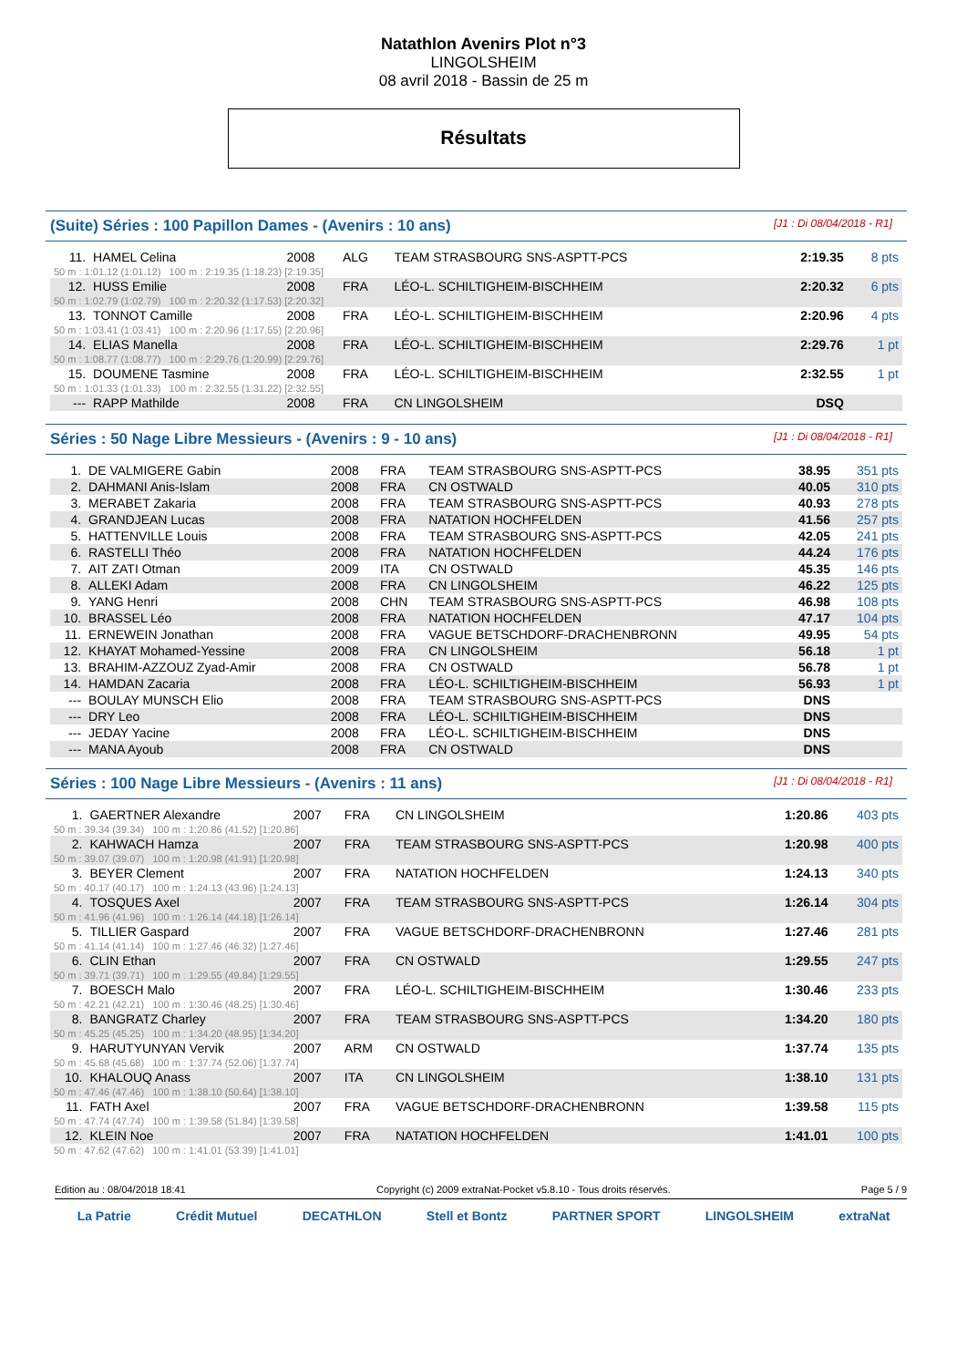Natathlon Avenirs Plot n°3
LINGOLSHEIM
08 avril 2018 - Bassin de 25 m
Résultats
(Suite) Séries : 100 Papillon Dames - (Avenirs : 10 ans) [J1 : Di 08/04/2018 - R1]
| 11. | HAMEL Celina | 2008 | ALG | TEAM STRASBOURG SNS-ASPTT-PCS | 2:19.35 | 8 pts |
| 50 m : 1:01.12 (1:01.12) 100 m : 2:19.35 (1:18.23) [2:19.35] | | | | | | |
| 12. | HUSS Emilie | 2008 | FRA | LÉO-L. SCHILTIGHEIM-BISCHHEIM | 2:20.32 | 6 pts |
| 50 m : 1:02.79 (1:02.79) 100 m : 2:20.32 (1:17.53) [2:20.32] | | | | | | |
| 13. | TONNOT Camille | 2008 | FRA | LÉO-L. SCHILTIGHEIM-BISCHHEIM | 2:20.96 | 4 pts |
| 50 m : 1:03.41 (1:03.41) 100 m : 2:20.96 (1:17.55) [2:20.96] | | | | | | |
| 14. | ELIAS Manella | 2008 | FRA | LÉO-L. SCHILTIGHEIM-BISCHHEIM | 2:29.76 | 1 pt |
| 50 m : 1:08.77 (1:08.77) 100 m : 2:29.76 (1:20.99) [2:29.76] | | | | | | |
| 15. | DOUMENE Tasmine | 2008 | FRA | LÉO-L. SCHILTIGHEIM-BISCHHEIM | 2:32.55 | 1 pt |
| 50 m : 1:01.33 (1:01.33) 100 m : 2:32.55 (1:31.22) [2:32.55] | | | | | | |
| --- | RAPP Mathilde | 2008 | FRA | CN LINGOLSHEIM | DSQ | |
Séries : 50 Nage Libre Messieurs - (Avenirs : 9 - 10 ans) [J1 : Di 08/04/2018 - R1]
| 1. | DE VALMIGERE Gabin | 2008 | FRA | TEAM STRASBOURG SNS-ASPTT-PCS | 38.95 | 351 pts |
| 2. | DAHMANI Anis-Islam | 2008 | FRA | CN OSTWALD | 40.05 | 310 pts |
| 3. | MERABET Zakaria | 2008 | FRA | TEAM STRASBOURG SNS-ASPTT-PCS | 40.93 | 278 pts |
| 4. | GRANDJEAN Lucas | 2008 | FRA | NATATION HOCHFELDEN | 41.56 | 257 pts |
| 5. | HATTENVILLE Louis | 2008 | FRA | TEAM STRASBOURG SNS-ASPTT-PCS | 42.05 | 241 pts |
| 6. | RASTELLI Théo | 2008 | FRA | NATATION HOCHFELDEN | 44.24 | 176 pts |
| 7. | AIT ZATI Otman | 2009 | ITA | CN OSTWALD | 45.35 | 146 pts |
| 8. | ALLEKI Adam | 2008 | FRA | CN LINGOLSHEIM | 46.22 | 125 pts |
| 9. | YANG Henri | 2008 | CHN | TEAM STRASBOURG SNS-ASPTT-PCS | 46.98 | 108 pts |
| 10. | BRASSEL Léo | 2008 | FRA | NATATION HOCHFELDEN | 47.17 | 104 pts |
| 11. | ERNEWEIN Jonathan | 2008 | FRA | VAGUE BETSCHDORF-DRACHENBRONN | 49.95 | 54 pts |
| 12. | KHAYAT Mohamed-Yessine | 2008 | FRA | CN LINGOLSHEIM | 56.18 | 1 pt |
| 13. | BRAHIM-AZZOUZ Zyad-Amir | 2008 | FRA | CN OSTWALD | 56.78 | 1 pt |
| 14. | HAMDAN Zacaria | 2008 | FRA | LÉO-L. SCHILTIGHEIM-BISCHHEIM | 56.93 | 1 pt |
| --- | BOULAY MUNSCH Elio | 2008 | FRA | TEAM STRASBOURG SNS-ASPTT-PCS | DNS | |
| --- | DRY Leo | 2008 | FRA | LÉO-L. SCHILTIGHEIM-BISCHHEIM | DNS | |
| --- | JEDAY Yacine | 2008 | FRA | LÉO-L. SCHILTIGHEIM-BISCHHEIM | DNS | |
| --- | MANA Ayoub | 2008 | FRA | CN OSTWALD | DNS | |
Séries : 100 Nage Libre Messieurs - (Avenirs : 11 ans) [J1 : Di 08/04/2018 - R1]
| 1. | GAERTNER Alexandre | 2007 | FRA | CN LINGOLSHEIM | 1:20.86 | 403 pts |
| 50 m : 39.34 (39.34) 100 m : 1:20.86 (41.52) [1:20.86] | | | | | | |
| 2. | KAHWACH Hamza | 2007 | FRA | TEAM STRASBOURG SNS-ASPTT-PCS | 1:20.98 | 400 pts |
| 50 m : 39.07 (39.07) 100 m : 1:20.98 (41.91) [1:20.98] | | | | | | |
| 3. | BEYER Clement | 2007 | FRA | NATATION HOCHFELDEN | 1:24.13 | 340 pts |
| 50 m : 40.17 (40.17) 100 m : 1:24.13 (43.96) [1:24.13] | | | | | | |
| 4. | TOSQUES Axel | 2007 | FRA | TEAM STRASBOURG SNS-ASPTT-PCS | 1:26.14 | 304 pts |
| 50 m : 41.96 (41.96) 100 m : 1:26.14 (44.18) [1:26.14] | | | | | | |
| 5. | TILLIER Gaspard | 2007 | FRA | VAGUE BETSCHDORF-DRACHENBRONN | 1:27.46 | 281 pts |
| 50 m : 41.14 (41.14) 100 m : 1:27.46 (46.32) [1:27.46] | | | | | | |
| 6. | CLIN Ethan | 2007 | FRA | CN OSTWALD | 1:29.55 | 247 pts |
| 50 m : 39.71 (39.71) 100 m : 1:29.55 (49.84) [1:29.55] | | | | | | |
| 7. | BOESCH Malo | 2007 | FRA | LÉO-L. SCHILTIGHEIM-BISCHHEIM | 1:30.46 | 233 pts |
| 50 m : 42.21 (42.21) 100 m : 1:30.46 (48.25) [1:30.46] | | | | | | |
| 8. | BANGRATZ Charley | 2007 | FRA | TEAM STRASBOURG SNS-ASPTT-PCS | 1:34.20 | 180 pts |
| 50 m : 45.25 (45.25) 100 m : 1:34.20 (48.95) [1:34.20] | | | | | | |
| 9. | HARUTYUNYAN Vervik | 2007 | ARM | CN OSTWALD | 1:37.74 | 135 pts |
| 50 m : 45.68 (45.68) 100 m : 1:37.74 (52.06) [1:37.74] | | | | | | |
| 10. | KHALOUQ Anass | 2007 | ITA | CN LINGOLSHEIM | 1:38.10 | 131 pts |
| 50 m : 47.46 (47.46) 100 m : 1:38.10 (50.64) [1:38.10] | | | | | | |
| 11. | FATH Axel | 2007 | FRA | VAGUE BETSCHDORF-DRACHENBRONN | 1:39.58 | 115 pts |
| 50 m : 47.74 (47.74) 100 m : 1:39.58 (51.84) [1:39.58] | | | | | | |
| 12. | KLEIN Noe | 2007 | FRA | NATATION HOCHFELDEN | 1:41.01 | 100 pts |
| 50 m : 47.62 (47.62) 100 m : 1:41.01 (53.39) [1:41.01] | | | | | | |
Edition au : 08/04/2018 18:41 Copyright (c) 2009 extraNat-Pocket v5.8.10 - Tous droits réservés. Page 5 / 9
La Patrie Crédit Mutuel DECATHLON Stell et Bontz PARTNER SPORT LINGOLSHEIM extraNat